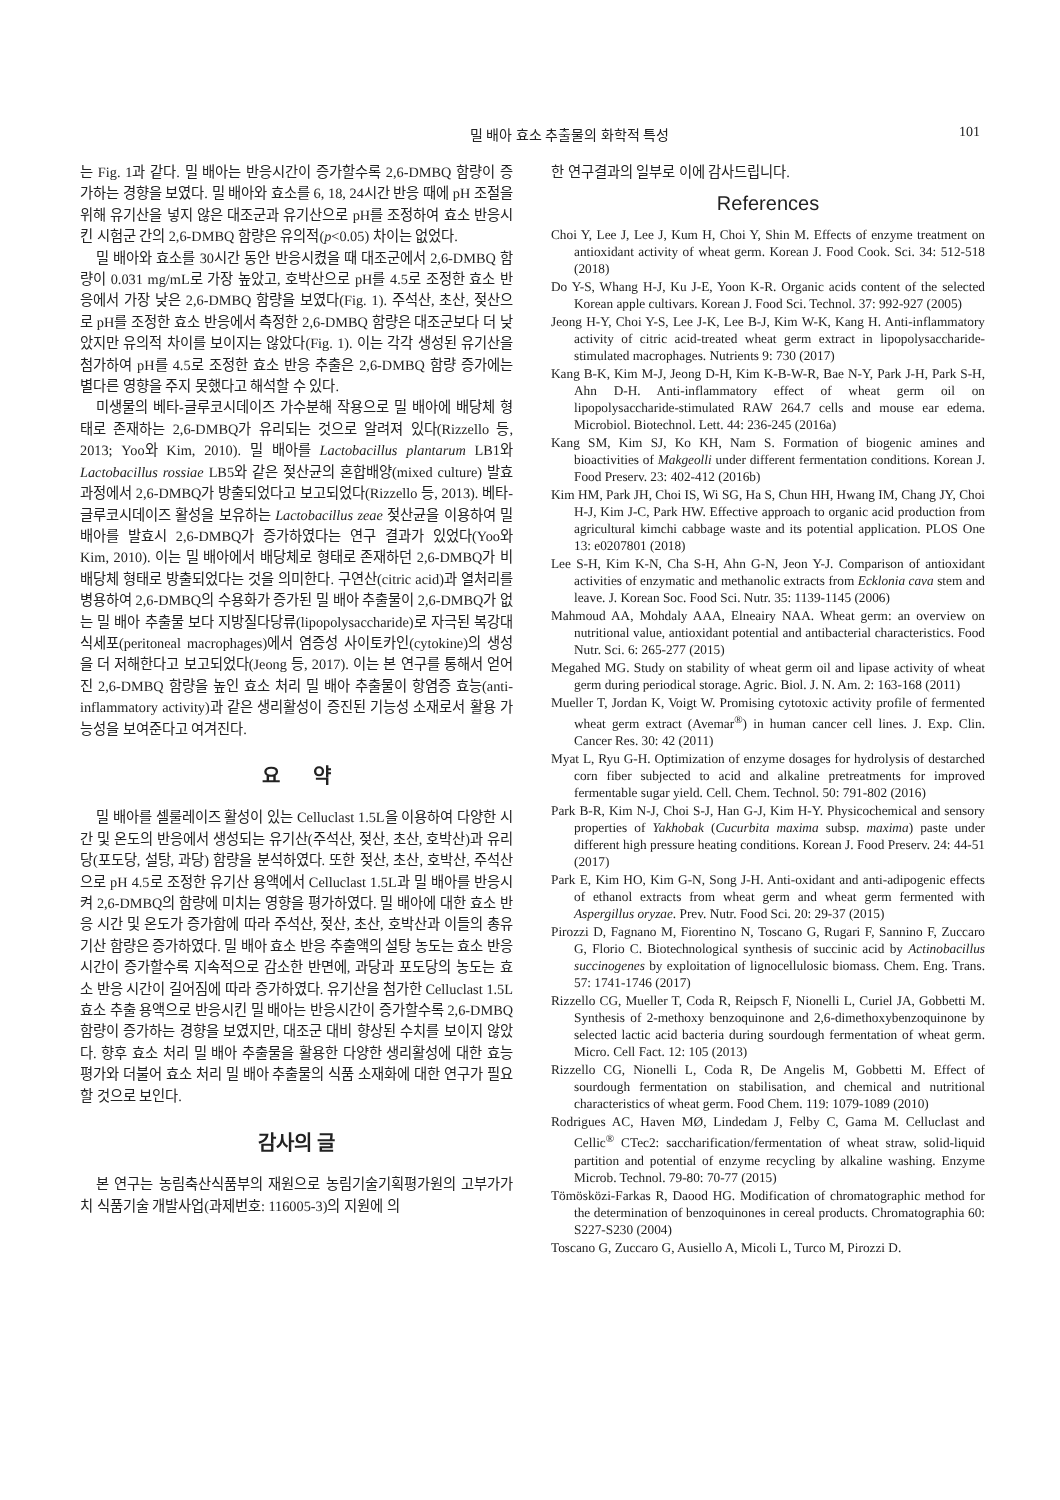밀 배아 효소 추출물의 화학적 특성 101
는 Fig. 1과 같다. 밀 배아는 반응시간이 증가할수록 2,6-DMBQ 함량이 증가하는 경향을 보였다. 밀 배아와 효소를 6, 18, 24시간 반응 때에 pH 조절을 위해 유기산을 넣지 않은 대조군과 유기산으로 pH를 조정하여 효소 반응시킨 시험군 간의 2,6-DMBQ 함량은 유의적(p<0.05) 차이는 없었다.
밀 배아와 효소를 30시간 동안 반응시켰을 때 대조군에서 2,6-DMBQ 함량이 0.031 mg/mL로 가장 높았고, 호박산으로 pH를 4.5로 조정한 효소 반응에서 가장 낮은 2,6-DMBQ 함량을 보였다(Fig. 1). 주석산, 초산, 젖산으로 pH를 조정한 효소 반응에서 측정한 2,6-DMBQ 함량은 대조군보다 더 낮았지만 유의적 차이를 보이지는 않았다(Fig. 1). 이는 각각 생성된 유기산을 첨가하여 pH를 4.5로 조정한 효소 반응 추출은 2,6-DMBQ 함량 증가에는 별다른 영향을 주지 못했다고 해석할 수 있다.
미생물의 베타-글루코시데이즈 가수분해 작용으로 밀 배아에 배당체 형태로 존재하는 2,6-DMBQ가 유리되는 것으로 알려져 있다(Rizzello 등, 2013; Yoo와 Kim, 2010). 밀 배아를 Lactobacillus plantarum LB1와 Lactobacillus rossiae LB5와 같은 젖산균의 혼합배양(mixed culture) 발효 과정에서 2,6-DMBQ가 방출되었다고 보고되었다(Rizzello 등, 2013). 베타-글루코시데이즈 활성을 보유하는 Lactobacillus zeae 젖산균을 이용하여 밀 배아를 발효시 2,6-DMBQ가 증가하였다는 연구 결과가 있었다(Yoo와 Kim, 2010). 이는 밀 배아에서 배당체로 형태로 존재하던 2,6-DMBQ가 비배당체 형태로 방출되었다는 것을 의미한다. 구연산(citric acid)과 열처리를 병용하여 2,6-DMBQ의 수용화가 증가된 밀 배아 추출물이 2,6-DMBQ가 없는 밀 배아 추출물 보다 지방질다당류(lipopolysaccharide)로 자극된 복강대식세포(peritoneal macrophages)에서 염증성 사이토카인(cytokine)의 생성을 더 저해한다고 보고되었다(Jeong 등, 2017). 이는 본 연구를 통해서 얻어진 2,6-DMBQ 함량을 높인 효소 처리 밀 배아 추출물이 항염증 효능(anti-inflammatory activity)과 같은 생리활성이 증진된 기능성 소재로서 활용 가능성을 보여준다고 여겨진다.
요 약
밀 배아를 셀룰레이즈 활성이 있는 Celluclast 1.5L을 이용하여 다양한 시간 및 온도의 반응에서 생성되는 유기산(주석산, 젖산, 초산, 호박산)과 유리당(포도당, 설탕, 과당) 함량을 분석하였다. 또한 젖산, 초산, 호박산, 주석산으로 pH 4.5로 조정한 유기산 용액에서 Celluclast 1.5L과 밀 배아를 반응시켜 2,6-DMBQ의 함량에 미치는 영향을 평가하였다. 밀 배아에 대한 효소 반응 시간 및 온도가 증가함에 따라 주석산, 젖산, 초산, 호박산과 이들의 총유기산 함량은 증가하였다. 밀 배아 효소 반응 추출액의 설탕 농도는 효소 반응 시간이 증가할수록 지속적으로 감소한 반면에, 과당과 포도당의 농도는 효소 반응 시간이 길어짐에 따라 증가하였다. 유기산을 첨가한 Celluclast 1.5L 효소 추출 용액으로 반응시킨 밀 배아는 반응시간이 증가할수록 2,6-DMBQ 함량이 증가하는 경향을 보였지만, 대조군 대비 향상된 수치를 보이지 않았다. 향후 효소 처리 밀 배아 추출물을 활용한 다양한 생리활성에 대한 효능 평가와 더불어 효소 처리 밀 배아 추출물의 식품 소재화에 대한 연구가 필요할 것으로 보인다.
감사의 글
본 연구는 농림축산식품부의 재원으로 농림기술기획평가원의 고부가가치 식품기술 개발사업(과제번호: 116005-3)의 지원에 의
한 연구결과의 일부로 이에 감사드립니다.
References
Choi Y, Lee J, Lee J, Kum H, Choi Y, Shin M. Effects of enzyme treatment on antioxidant activity of wheat germ. Korean J. Food Cook. Sci. 34: 512-518 (2018)
Do Y-S, Whang H-J, Ku J-E, Yoon K-R. Organic acids content of the selected Korean apple cultivars. Korean J. Food Sci. Technol. 37: 992-927 (2005)
Jeong H-Y, Choi Y-S, Lee J-K, Lee B-J, Kim W-K, Kang H. Anti-inflammatory activity of citric acid-treated wheat germ extract in lipopolysaccharide-stimulated macrophages. Nutrients 9: 730 (2017)
Kang B-K, Kim M-J, Jeong D-H, Kim K-B-W-R, Bae N-Y, Park J-H, Park S-H, Ahn D-H. Anti-inflammatory effect of wheat germ oil on lipopolysaccharide-stimulated RAW 264.7 cells and mouse ear edema. Microbiol. Biotechnol. Lett. 44: 236-245 (2016a)
Kang SM, Kim SJ, Ko KH, Nam S. Formation of biogenic amines and bioactivities of Makgeolli under different fermentation conditions. Korean J. Food Preserv. 23: 402-412 (2016b)
Kim HM, Park JH, Choi IS, Wi SG, Ha S, Chun HH, Hwang IM, Chang JY, Choi H-J, Kim J-C, Park HW. Effective approach to organic acid production from agricultural kimchi cabbage waste and its potential application. PLOS One 13: e0207801 (2018)
Lee S-H, Kim K-N, Cha S-H, Ahn G-N, Jeon Y-J. Comparison of antioxidant activities of enzymatic and methanolic extracts from Ecklonia cava stem and leave. J. Korean Soc. Food Sci. Nutr. 35: 1139-1145 (2006)
Mahmoud AA, Mohdaly AAA, Elneairy NAA. Wheat germ: an overview on nutritional value, antioxidant potential and antibacterial characteristics. Food Nutr. Sci. 6: 265-277 (2015)
Megahed MG. Study on stability of wheat germ oil and lipase activity of wheat germ during periodical storage. Agric. Biol. J. N. Am. 2: 163-168 (2011)
Mueller T, Jordan K, Voigt W. Promising cytotoxic activity profile of fermented wheat germ extract (Avemar<sup>®</sup>) in human cancer cell lines. J. Exp. Clin. Cancer Res. 30: 42 (2011)
Myat L, Ryu G-H. Optimization of enzyme dosages for hydrolysis of destarched corn fiber subjected to acid and alkaline pretreatments for improved fermentable sugar yield. Cell. Chem. Technol. 50: 791-802 (2016)
Park B-R, Kim N-J, Choi S-J, Han G-J, Kim H-Y. Physicochemical and sensory properties of Yakhobak (Cucurbita maxima subsp. maxima) paste under different high pressure heating conditions. Korean J. Food Preserv. 24: 44-51 (2017)
Park E, Kim HO, Kim G-N, Song J-H. Anti-oxidant and anti-adipogenic effects of ethanol extracts from wheat germ and wheat germ fermented with Aspergillus oryzae. Prev. Nutr. Food Sci. 20: 29-37 (2015)
Pirozzi D, Fagnano M, Fiorentino N, Toscano G, Rugari F, Sannino F, Zuccaro G, Florio C. Biotechnological synthesis of succinic acid by Actinobacillus succinogenes by exploitation of lignocellulosic biomass. Chem. Eng. Trans. 57: 1741-1746 (2017)
Rizzello CG, Mueller T, Coda R, Reipsch F, Nionelli L, Curiel JA, Gobbetti M. Synthesis of 2-methoxy benzoquinone and 2,6-dimethoxybenzoquinone by selected lactic acid bacteria during sourdough fermentation of wheat germ. Micro. Cell Fact. 12: 105 (2013)
Rizzello CG, Nionelli L, Coda R, De Angelis M, Gobbetti M. Effect of sourdough fermentation on stabilisation, and chemical and nutritional characteristics of wheat germ. Food Chem. 119: 1079-1089 (2010)
Rodrigues AC, Haven MØ, Lindedam J, Felby C, Gama M. Celluclast and Cellic<sup>®</sup> CTec2: saccharification/fermentation of wheat straw, solid-liquid partition and potential of enzyme recycling by alkaline washing. Enzyme Microb. Technol. 79-80: 70-77 (2015)
Tömösközi-Farkas R, Daood HG. Modification of chromatographic method for the determination of benzoquinones in cereal products. Chromatographia 60: S227-S230 (2004)
Toscano G, Zuccaro G, Ausiello A, Micoli L, Turco M, Pirozzi D.